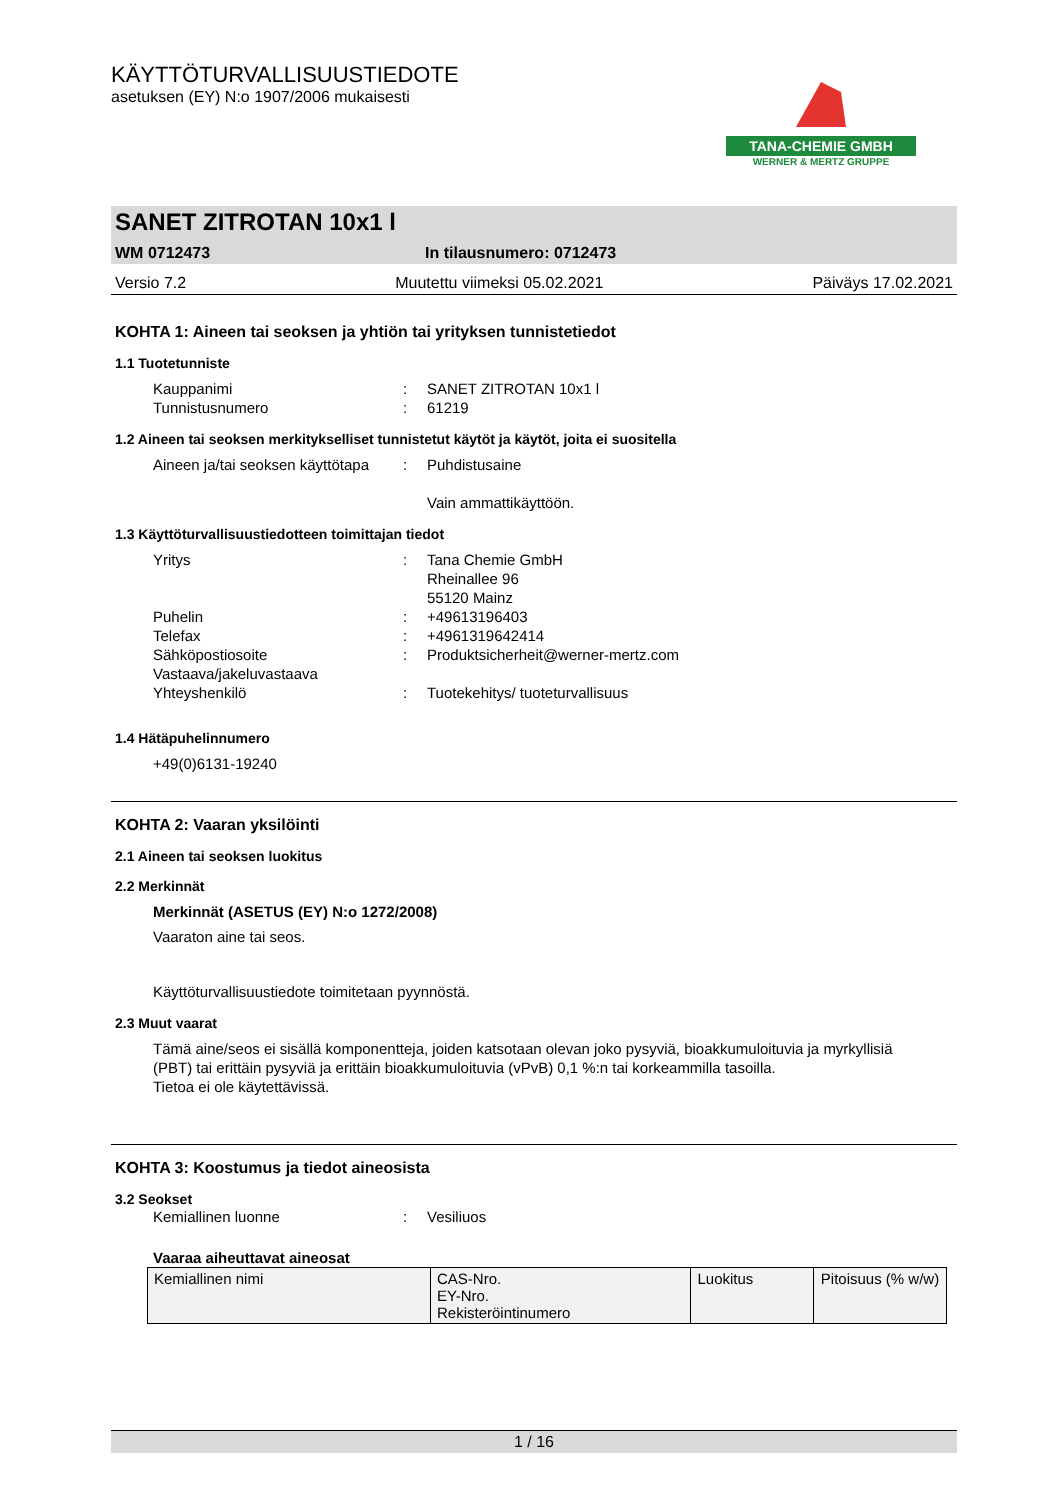TANA-CHEMIE GMBH
WERNER & MERTZ GRUPPE
KÄYTTÖTURVALLISUUSTIEDOTE
asetuksen (EY) N:o 1907/2006 mukaisesti
SANET ZITROTAN 10x1 l
WM 0712473 In tilausnumero: 0712473
Versio 7.2 Muutettu viimeksi 05.02.2021 Päiväys 17.02.2021
KOHTA 1: Aineen tai seoksen ja yhtiön tai yrityksen tunnistetiedot
1.1 Tuotetunniste
Kauppanimi: SANET ZITROTAN 10x1 l
Tunnistusnumero: 61219
1.2 Aineen tai seoksen merkitykselliset tunnistetut käytöt ja käytöt, joita ei suositella
Aineen ja/tai seoksen käyttötapa: Puhdistusaine
Vain ammattikäyttöön.
1.3 Käyttöturvallisuustiedotteen toimittajan tiedot
Yritys: Tana Chemie GmbH
Rheinallee 96
55120 Mainz
Puhelin: +49613196403
Telefax: +4961319642414
Sähköpostiosoite Vastaava/jakeluvastaava: Produktsicherheit@werner-mertz.com
Yhteyshenkilö: Tuotekehitys/ tuoteturvallisuus
1.4 Hätäpuhelinnumero
+49(0)6131-19240
KOHTA 2: Vaaran yksilöinti
2.1 Aineen tai seoksen luokitus
2.2 Merkinnät
Merkinnät (ASETUS (EY) N:o 1272/2008)
Vaaraton aine tai seos.
Käyttöturvallisuustiedote toimitetaan pyynnöstä.
2.3 Muut vaarat
Tämä aine/seos ei sisällä komponentteja, joiden katsotaan olevan joko pysyviä, bioakkumuloituvia ja myrkyllisiä (PBT) tai erittäin pysyviä ja erittäin bioakkumuloituvia (vPvB) 0,1 %:n tai korkeammilla tasoilla.
Tietoa ei ole käytettävissä.
KOHTA 3: Koostumus ja tiedot aineosista
3.2 Seokset
Kemiallinen luonne: Vesiliuos
Vaaraa aiheuttavat aineosat
| Kemiallinen nimi | CAS-Nro. EY-Nro. Rekisteröintinumero | Luokitus | Pitoisuus (% w/w) |
1 / 16